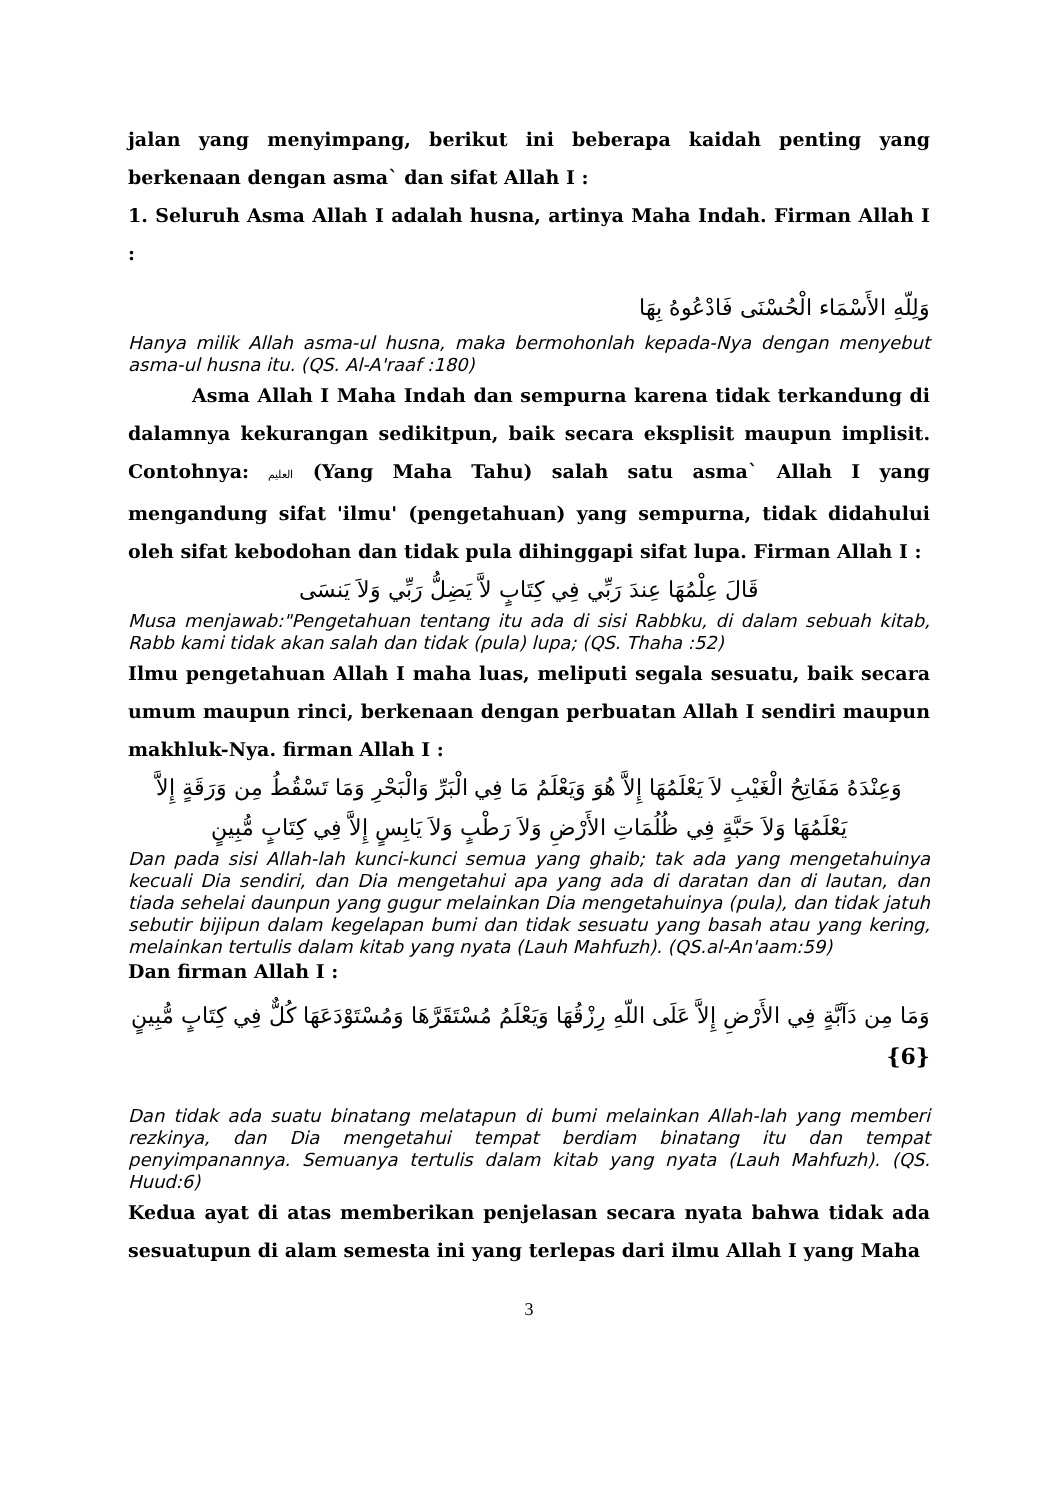jalan yang menyimpang, berikut ini beberapa kaidah penting yang berkenaan dengan asma` dan sifat Allah I :
1. Seluruh Asma Allah I adalah husna, artinya Maha Indah. Firman Allah I :
وَلِلّهِ الأَسْمَاء الْحُسْنَى فَادْعُوهُ بِهَا
Hanya milik Allah asma-ul husna, maka bermohonlah kepada-Nya dengan menyebut asma-ul husna itu. (QS. Al-A'raaf :180)
Asma Allah I Maha Indah dan sempurna karena tidak terkandung di dalamnya kekurangan sedikitpun, baik secara eksplisit maupun implisit. Contohnya: العليم (Yang Maha Tahu) salah satu asma` Allah I yang mengandung sifat 'ilmu' (pengetahuan) yang sempurna, tidak didahului oleh sifat kebodohan dan tidak pula dihinggapi sifat lupa. Firman Allah I :
قَالَ عِلْمُهَا عِندَ رَبِّي فِي كِتَابٍ لاَّ يَضِلُّ رَبِّي وَلاَ يَنسَى
Musa menjawab:"Pengetahuan tentang itu ada di sisi Rabbku, di dalam sebuah kitab, Rabb kami tidak akan salah dan tidak (pula) lupa; (QS. Thaha :52)
Ilmu pengetahuan Allah I maha luas, meliputi segala sesuatu, baik secara umum maupun rinci, berkenaan dengan perbuatan Allah I sendiri maupun makhluk-Nya. firman Allah I :
وَعِنْدَهُ مَفَاتِحُ الْغَيْبِ لاَ يَعْلَمُهَا إِلاَّ هُوَ وَيَعْلَمُ مَا فِي الْبَرِّ وَالْبَحْرِ وَمَا تَسْقُطُ مِن وَرَقَةٍ إِلاَّ يَعْلَمُهَا وَلاَ حَبَّةٍ فِي ظُلُمَاتِ الأَرْضِ وَلاَ رَطْبٍ وَلاَ يَابِسٍ إِلاَّ فِي كِتَابٍ مُّبِينٍ
Dan pada sisi Allah-lah kunci-kunci semua yang ghaib; tak ada yang mengetahuinya kecuali Dia sendiri, dan Dia mengetahui apa yang ada di daratan dan di lautan, dan tiada sehelai daunpun yang gugur melainkan Dia mengetahuinya (pula), dan tidak jatuh sebutir bijipun dalam kegelapan bumi dan tidak sesuatu yang basah atau yang kering, melainkan tertulis dalam kitab yang nyata (Lauh Mahfuzh). (QS.al-An'aam:59)
Dan firman Allah I :
وَمَا مِن دَآبَّةٍ فِي الأَرْضِ إِلاَّ عَلَى اللّهِ رِزْقُهَا وَيَعْلَمُ مُسْتَقَرَّهَا وَمُسْتَوْدَعَهَا كُلٌّ فِي كِتَابٍ مُّبِينٍ {6}
Dan tidak ada suatu binatang melatapun di bumi melainkan Allah-lah yang memberi rezkinya, dan Dia mengetahui tempat berdiam binatang itu dan tempat penyimpanannya. Semuanya tertulis dalam kitab yang nyata (Lauh Mahfuzh). (QS. Huud:6)
Kedua ayat di atas memberikan penjelasan secara nyata bahwa tidak ada sesuatupun di alam semesta ini yang terlepas dari ilmu Allah I yang Maha
3